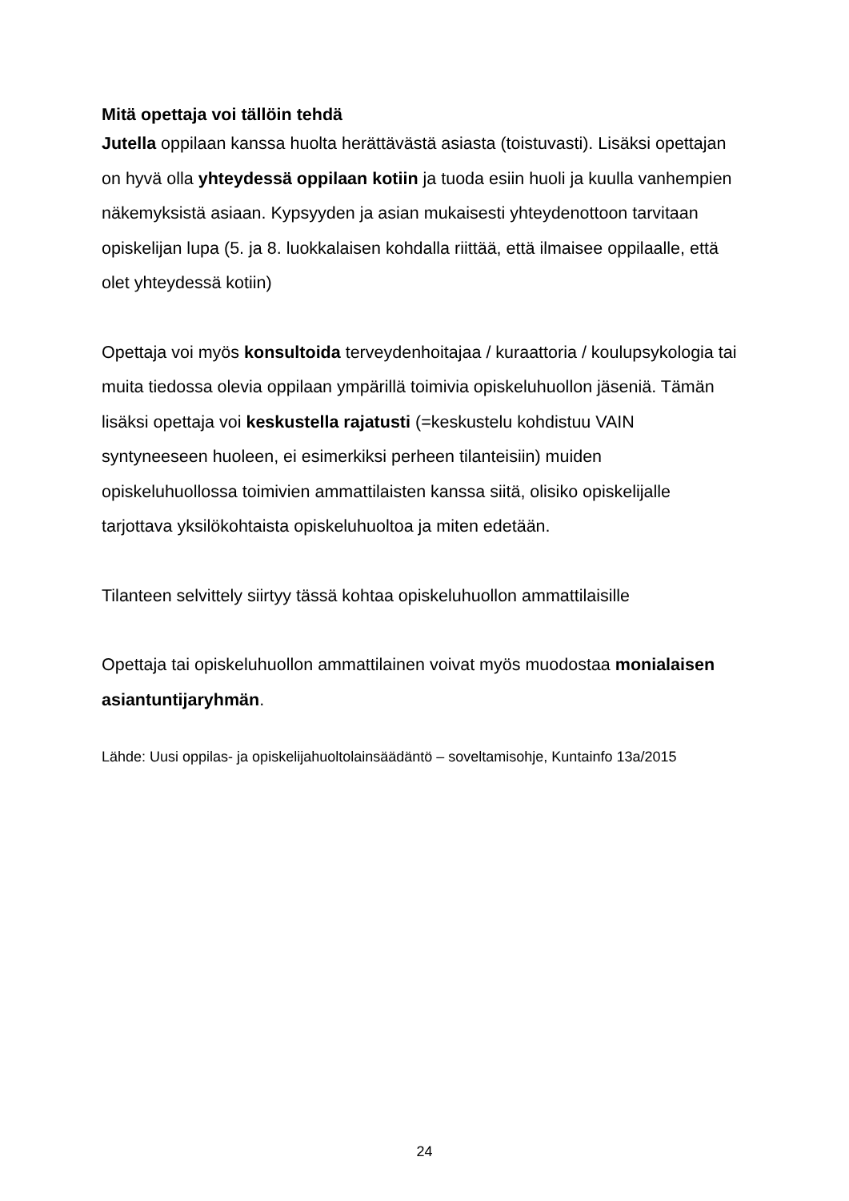Mitä opettaja voi tällöin tehdä
Jutella oppilaan kanssa huolta herättävästä asiasta (toistuvasti). Lisäksi opettajan on hyvä olla yhteydessä oppilaan kotiin ja tuoda esiin huoli ja kuulla vanhempien näkemyksistä asiaan. Kypsyyden ja asian mukaisesti yhteydenottoon tarvitaan opiskelijan lupa (5. ja 8. luokkalaisen kohdalla riittää, että ilmaisee oppilaalle, että olet yhteydessä kotiin)
Opettaja voi myös konsultoida terveydenhoitajaa / kuraattoria / koulupsykologia tai muita tiedossa olevia oppilaan ympärillä toimivia opiskeluhuollon jäseniä. Tämän lisäksi opettaja voi keskustella rajatusti (=keskustelu kohdistuu VAIN syntyneeseen huoleen, ei esimerkiksi perheen tilanteisiin) muiden opiskeluhuollossa toimivien ammattilaisten kanssa siitä, olisiko opiskelijalle tarjottava yksilökohtaista opiskeluhuoltoa ja miten edetään.
Tilanteen selvittely siirtyy tässä kohtaa opiskeluhuollon ammattilaisille
Opettaja tai opiskeluhuollon ammattilainen voivat myös muodostaa monialaisen asiantuntijaryhmän.
Lähde: Uusi oppilas- ja opiskelijahuoltolainsäädäntö – soveltamisohje, Kuntainfo 13a/2015
24